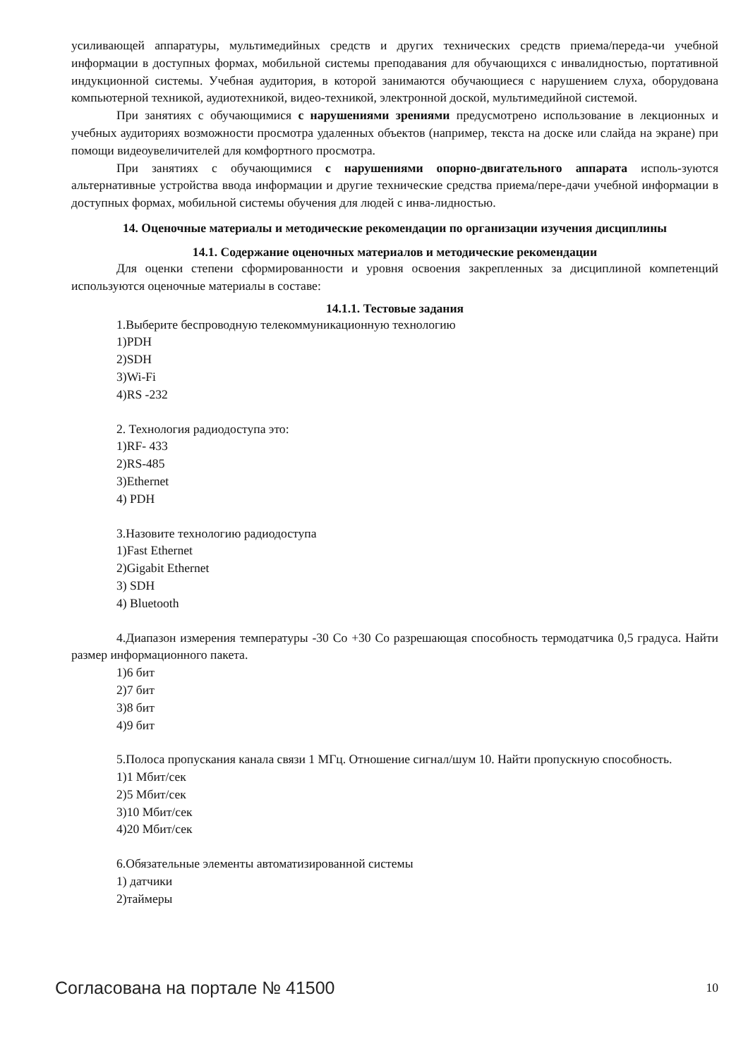усиливающей аппаратуры, мультимедийных средств и других технических средств приема/переда-чи учебной информации в доступных формах, мобильной системы преподавания для обучающихся с инвалидностью, портативной индукционной системы. Учебная аудитория, в которой занимаются обучающиеся с нарушением слуха, оборудована компьютерной техникой, аудиотехникой, видео-техникой, электронной доской, мультимедийной системой.
При занятиях с обучающимися с нарушениями зрениями предусмотрено использование в лекционных и учебных аудиториях возможности просмотра удаленных объектов (например, текста на доске или слайда на экране) при помощи видеоувеличителей для комфортного просмотра.
При занятиях с обучающимися с нарушениями опорно-двигательного аппарата исполь-зуются альтернативные устройства ввода информации и другие технические средства приема/пере-дачи учебной информации в доступных формах, мобильной системы обучения для людей с инва-лидностью.
14. Оценочные материалы и методические рекомендации по организации изучения дисциплины
14.1. Содержание оценочных материалов и методические рекомендации
Для оценки степени сформированности и уровня освоения закрепленных за дисциплиной компетенций используются оценочные материалы в составе:
14.1.1. Тестовые задания
1.Выберите беспроводную телекоммуникационную технологию
1)PDH
2)SDH
3)Wi-Fi
4)RS -232
2. Технология радиодоступа это:
1)RF- 433
2)RS-485
3)Ethernet
4) PDH
3.Назовите технологию радиодоступа
1)Fast Ethernet
2)Gigabit Ethernet
3) SDH
4) Bluetooth
4.Диапазон измерения температуры -30 Co +30 Co разрешающая способность термодатчика 0,5 градуса. Найти размер информационного пакета.
1)6 бит
2)7 бит
3)8 бит
4)9 бит
5.Полоса пропускания канала связи 1 МГц. Отношение сигнал/шум 10. Найти пропускную способность.
1)1 Мбит/сек
2)5 Мбит/сек
3)10 Мбит/сек
4)20 Мбит/сек
6.Обязательные элементы автоматизированной системы
1) датчики
2)таймеры
Согласована на портале № 41500 10